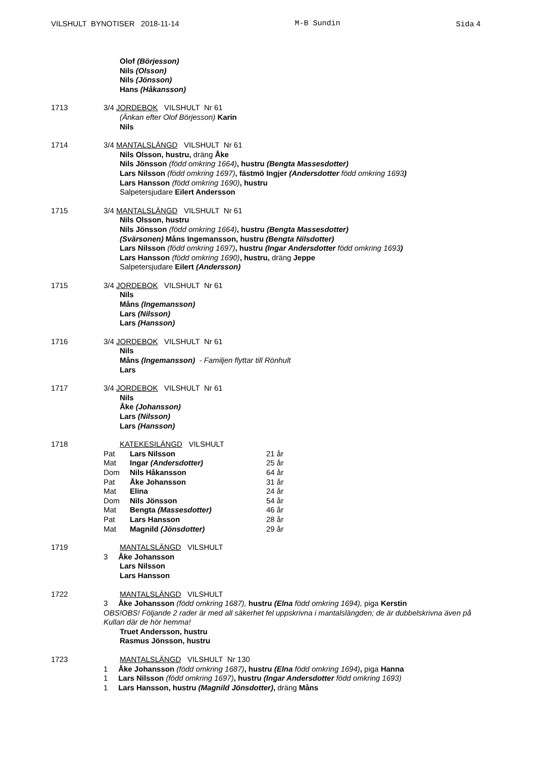VILSHULT BYNOTISER 2018-11-14 M-B Sundin Sida 4
Olof (Börjesson)
Nils (Olsson)
Nils (Jönsson)
Hans (Håkansson)
1713
3/4 JORDEBOK VILSHULT Nr 61
(Änkan efter Olof Börjesson) Karin
Nils
1714
3/4 MANTALSLÄNGD VILSHULT Nr 61
Nils Olsson, hustru, dräng Åke
Nils Jönsson (född omkring 1664), hustru (Bengta Massesdotter)
Lars Nilsson (född omkring 1697), fästmö Ingjer (Andersdotter född omkring 1693)
Lars Hansson (född omkring 1690), hustru
Salpetersjudare Eilert Andersson
1715
3/4 MANTALSLÄNGD VILSHULT Nr 61
Nils Olsson, hustru
Nils Jönsson (född omkring 1664), hustru (Bengta Massesdotter)
(Svärsonen) Måns Ingemansson, hustru (Bengta Nilsdotter)
Lars Nilsson (född omkring 1697), hustru (Ingar Andersdotter född omkring 1693)
Lars Hansson (född omkring 1690), hustru, dräng Jeppe
Salpetersjudare Eilert (Andersson)
1715
3/4 JORDEBOK VILSHULT Nr 61
Nils
Måns (Ingemansson)
Lars (Nilsson)
Lars (Hansson)
1716
3/4 JORDEBOK VILSHULT Nr 61
Nils
Måns (Ingemansson) - Familjen flyttar till Rönhult
Lars
1717
3/4 JORDEBOK VILSHULT Nr 61
Nils
Åke (Johansson)
Lars (Nilsson)
Lars (Hansson)
1718
KATEKESILÄNGD VILSHULT
| Pat | Lars Nilsson | 21 år |
| Mat | Ingar (Andersdotter) | 25 år |
| Dom | Nils Håkansson | 64 år |
| Pat | Åke Johansson | 31 år |
| Mat | Elina | 24 år |
| Dom | Nils Jönsson | 54 år |
| Mat | Bengta (Massesdotter) | 46 år |
| Pat | Lars Hansson | 28 år |
| Mat | Magnild (Jönsdotter) | 29 år |
1719
MANTALSLÄNGD VILSHULT
3 Åke Johansson
Lars Nilsson
Lars Hansson
1722
MANTALSLÄNGD VILSHULT
3 Åke Johansson (född omkring 1687), hustru (Elna född omkring 1694), piga Kerstin
OBS!OBS! Följande 2 rader är med all säkerhet fel uppskrivna i mantalslängden; de är dubbelskrivna även på Kullan där de hör hemma!
Truet Andersson, hustru
Rasmus Jönsson, hustru
1723
MANTALSLÄNGD VILSHULT Nr 130
1 Åke Johansson (född omkring 1687), hustru (Elna född omkring 1694), piga Hanna
1 Lars Nilsson (född omkring 1697), hustru (Ingar Andersdotter född omkring 1693)
1 Lars Hansson, hustru (Magnild Jönsdotter), dräng Måns